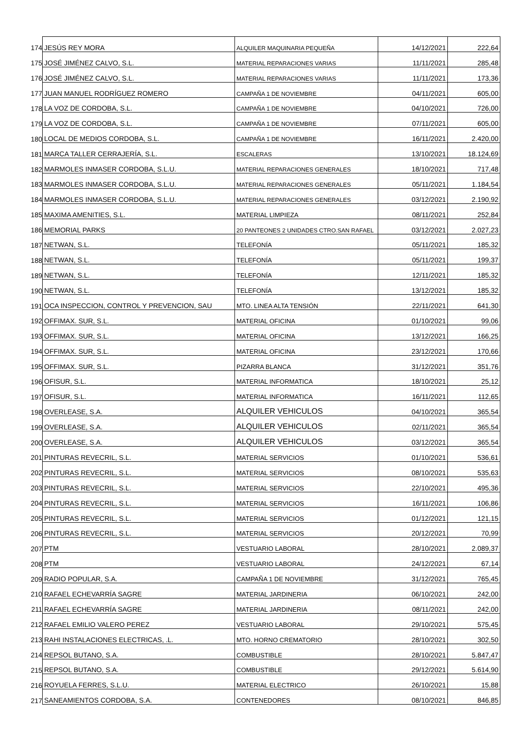| 174 | JESÚS REY MORA | ALQUILER MAQUINARIA PEQUEÑA | 14/12/2021 | 222,64 |
| 175 | JOSÉ JIMÉNEZ CALVO, S.L. | MATERIAL REPARACIONES VARIAS | 11/11/2021 | 285,48 |
| 176 | JOSÉ JIMÉNEZ CALVO, S.L. | MATERIAL REPARACIONES VARIAS | 11/11/2021 | 173,36 |
| 177 | JUAN MANUEL RODRÍGUEZ ROMERO | CAMPAÑA 1 DE NOVIEMBRE | 04/11/2021 | 605,00 |
| 178 | LA VOZ DE CORDOBA, S.L. | CAMPAÑA 1 DE NOVIEMBRE | 04/10/2021 | 726,00 |
| 179 | LA VOZ DE CORDOBA, S.L. | CAMPAÑA 1 DE NOVIEMBRE | 07/11/2021 | 605,00 |
| 180 | LOCAL DE MEDIOS CORDOBA, S.L. | CAMPAÑA 1 DE NOVIEMBRE | 16/11/2021 | 2.420,00 |
| 181 | MARCA TALLER CERRAJERÍA, S.L. | ESCALERAS | 13/10/2021 | 18.124,69 |
| 182 | MARMOLES INMASER CORDOBA, S.L.U. | MATERIAL REPARACIONES GENERALES | 18/10/2021 | 717,48 |
| 183 | MARMOLES INMASER CORDOBA, S.L.U. | MATERIAL REPARACIONES GENERALES | 05/11/2021 | 1.184,54 |
| 184 | MARMOLES INMASER CORDOBA, S.L.U. | MATERIAL REPARACIONES GENERALES | 03/12/2021 | 2.190,92 |
| 185 | MAXIMA AMENITIES, S.L. | MATERIAL LIMPIEZA | 08/11/2021 | 252,84 |
| 186 | MEMORIAL PARKS | 20 PANTEONES 2 UNIDADES CTRO.SAN RAFAEL | 03/12/2021 | 2.027,23 |
| 187 | NETWAN, S.L. | TELEFONÍA | 05/11/2021 | 185,32 |
| 188 | NETWAN, S.L. | TELEFONÍA | 05/11/2021 | 199,37 |
| 189 | NETWAN, S.L. | TELEFONÍA | 12/11/2021 | 185,32 |
| 190 | NETWAN, S.L. | TELEFONÍA | 13/12/2021 | 185,32 |
| 191 | OCA INSPECCION, CONTROL Y PREVENCION, SAU | MTO. LINEA ALTA TENSIÓN | 22/11/2021 | 641,30 |
| 192 | OFFIMAX. SUR, S.L. | MATERIAL OFICINA | 01/10/2021 | 99,06 |
| 193 | OFFIMAX. SUR, S.L. | MATERIAL OFICINA | 13/12/2021 | 166,25 |
| 194 | OFFIMAX. SUR, S.L. | MATERIAL OFICINA | 23/12/2021 | 170,66 |
| 195 | OFFIMAX. SUR, S.L. | PIZARRA BLANCA | 31/12/2021 | 351,76 |
| 196 | OFISUR, S.L. | MATERIAL INFORMATICA | 18/10/2021 | 25,12 |
| 197 | OFISUR, S.L. | MATERIAL INFORMATICA | 16/11/2021 | 112,65 |
| 198 | OVERLEASE, S.A. | ALQUILER VEHICULOS | 04/10/2021 | 365,54 |
| 199 | OVERLEASE, S.A. | ALQUILER VEHICULOS | 02/11/2021 | 365,54 |
| 200 | OVERLEASE, S.A. | ALQUILER VEHICULOS | 03/12/2021 | 365,54 |
| 201 | PINTURAS REVECRIL, S.L. | MATERIAL SERVICIOS | 01/10/2021 | 536,61 |
| 202 | PINTURAS REVECRIL, S.L. | MATERIAL SERVICIOS | 08/10/2021 | 535,63 |
| 203 | PINTURAS REVECRIL, S.L. | MATERIAL SERVICIOS | 22/10/2021 | 495,36 |
| 204 | PINTURAS REVECRIL, S.L. | MATERIAL SERVICIOS | 16/11/2021 | 106,86 |
| 205 | PINTURAS REVECRIL, S.L. | MATERIAL SERVICIOS | 01/12/2021 | 121,15 |
| 206 | PINTURAS REVECRIL, S.L. | MATERIAL SERVICIOS | 20/12/2021 | 70,99 |
| 207 | PTM | VESTUARIO LABORAL | 28/10/2021 | 2.089,37 |
| 208 | PTM | VESTUARIO LABORAL | 24/12/2021 | 67,14 |
| 209 | RADIO POPULAR, S.A. | CAMPAÑA 1 DE NOVIEMBRE | 31/12/2021 | 765,45 |
| 210 | RAFAEL ECHEVARRÍA SAGRE | MATERIAL JARDINERIA | 06/10/2021 | 242,00 |
| 211 | RAFAEL ECHEVARRÍA SAGRE | MATERIAL JARDINERIA | 08/11/2021 | 242,00 |
| 212 | RAFAEL EMILIO VALERO PEREZ | VESTUARIO LABORAL | 29/10/2021 | 575,45 |
| 213 | RAHI INSTALACIONES ELECTRICAS, .L. | MTO. HORNO CREMATORIO | 28/10/2021 | 302,50 |
| 214 | REPSOL BUTANO, S.A. | COMBUSTIBLE | 28/10/2021 | 5.847,47 |
| 215 | REPSOL BUTANO, S.A. | COMBUSTIBLE | 29/12/2021 | 5.614,90 |
| 216 | ROYUELA FERRES, S.L.U. | MATERIAL ELECTRICO | 26/10/2021 | 15,88 |
| 217 | SANEAMIENTOS CORDOBA, S.A. | CONTENEDORES | 08/10/2021 | 846,85 |